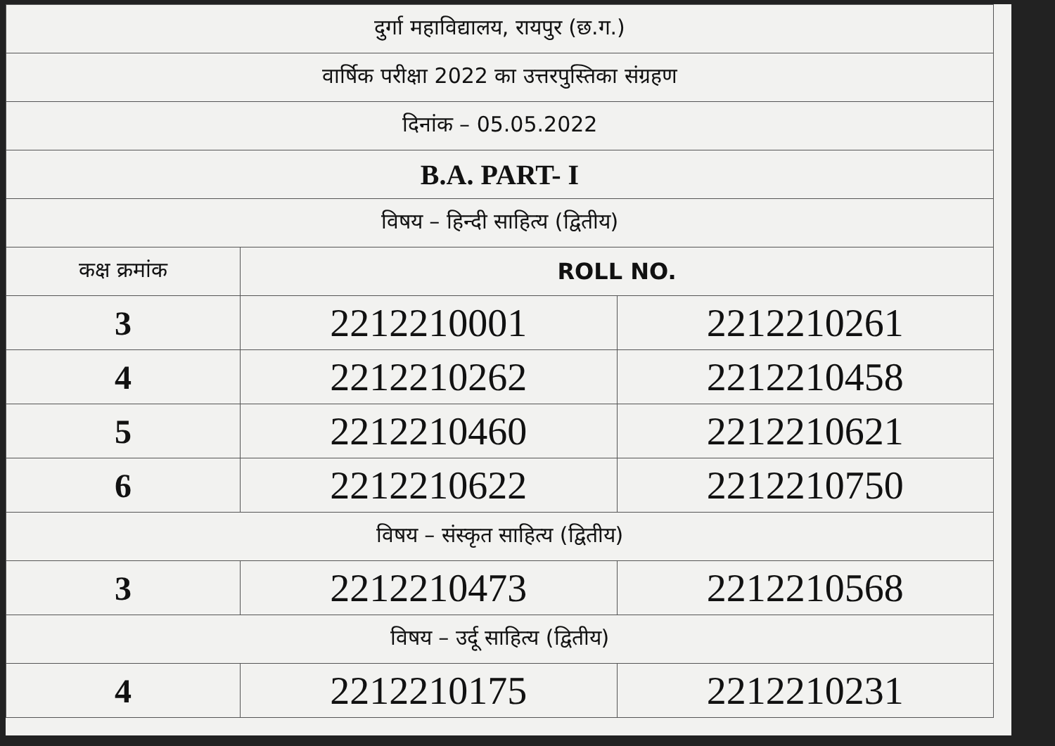| दुर्गा महाविद्यालय, रायपुर (छ.ग.) | | |
| वार्षिक परीक्षा 2022 का उत्तरपुस्तिका संग्रहण | | |
| दिनांक – 05.05.2022 | | |
| B.A. PART- I | | |
| विषय – हिन्दी साहित्य (द्वितीय) | | |
| कक्ष क्रमांक | ROLL NO. | |
| 3 | 2212210001 | 2212210261 |
| 4 | 2212210262 | 2212210458 |
| 5 | 2212210460 | 2212210621 |
| 6 | 2212210622 | 2212210750 |
| विषय – संस्कृत साहित्य (द्वितीय) | | |
| 3 | 2212210473 | 2212210568 |
| विषय – उर्दू साहित्य (द्वितीय) | | |
| 4 | 2212210175 | 2212210231 |